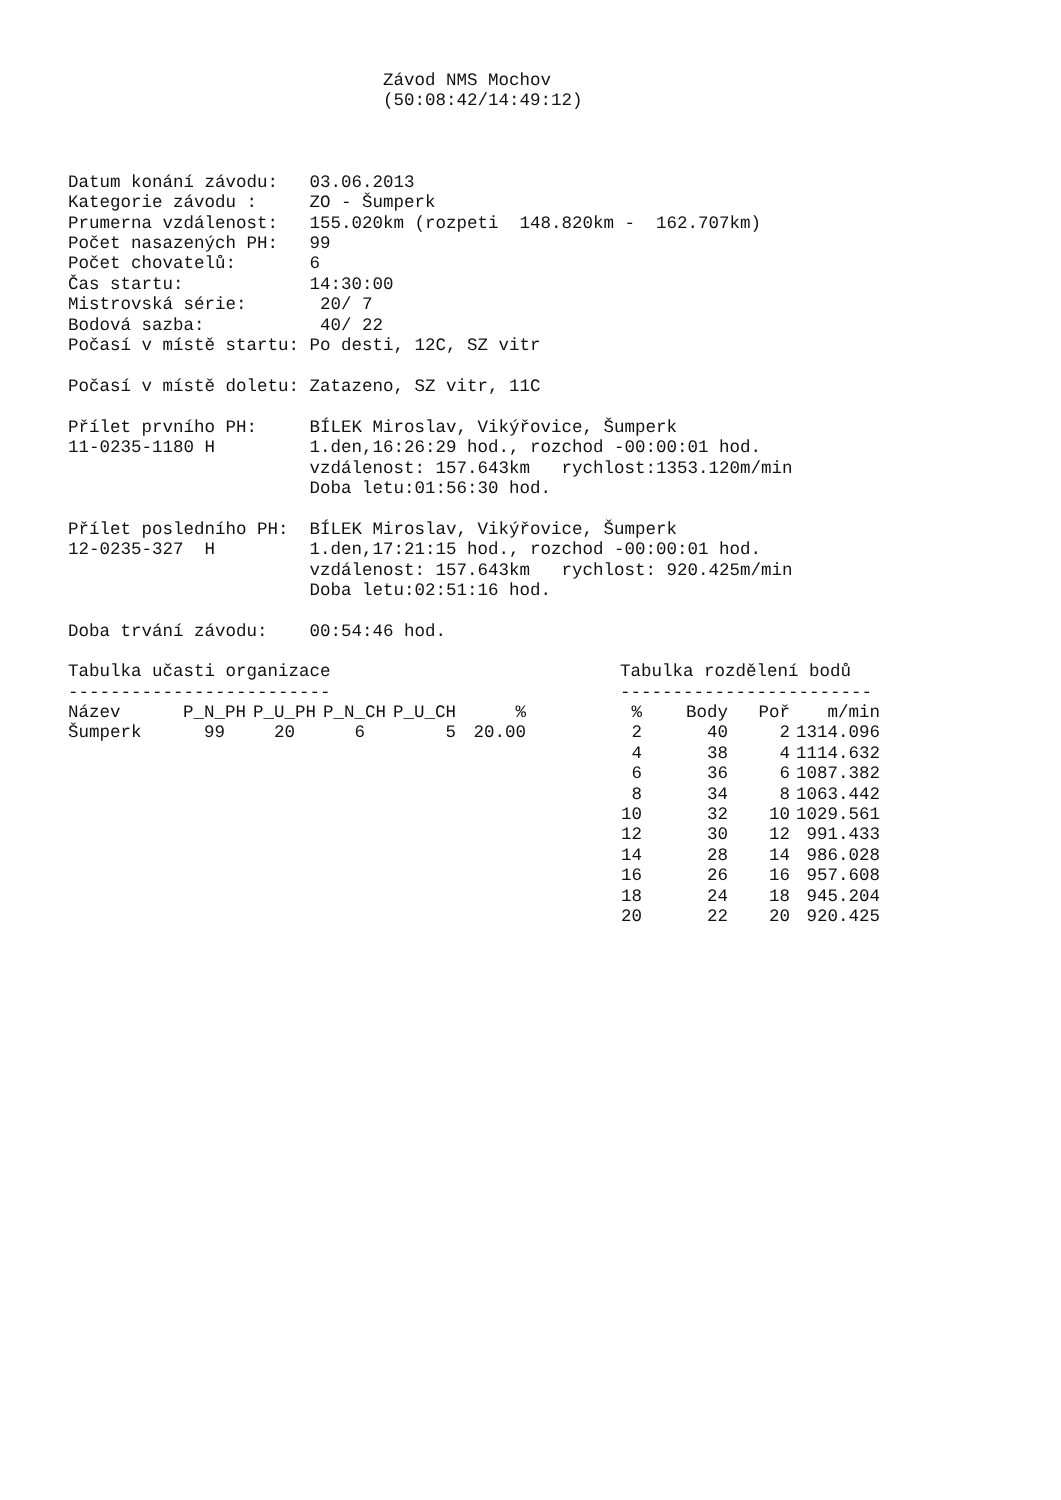Závod NMS Mochov
(50:08:42/14:49:12)
Datum konání závodu:   03.06.2013
Kategorie závodu :     ZO - Šumperk
Prumerna vzdálenost:   155.020km (rozpeti  148.820km -  162.707km)
Počet nasazených PH:   99
Počet chovatelů:       6
Čas startu:            14:30:00
Mistrovská série:       20/ 7
Bodová sazba:           40/ 22
Počasí v místě startu: Po desti, 12C, SZ vitr

Počasí v místě doletu: Zatazeno, SZ vitr, 11C

Přílet prvního PH:     BÍLEK Miroslav, Vikýřovice, Šumperk
11-0235-1180 H         1.den,16:26:29 hod., rozchod -00:00:01 hod.
                       vzdálenost: 157.643km   rychlost:1353.120m/min
                       Doba letu:01:56:30 hod.

Přílet posledního PH:  BÍLEK Miroslav, Vikýřovice, Šumperk
12-0235-327  H         1.den,17:21:15 hod., rozchod -00:00:01 hod.
                       vzdálenost: 157.643km   rychlost: 920.425m/min
                       Doba letu:02:51:16 hod.

Doba trvání závodu:    00:54:46 hod.
Tabulka učasti organizace
-------------------------
| Název | P_N_PH | P_U_PH | P_N_CH | P_U_CH | % |
| --- | --- | --- | --- | --- | --- |
| Šumperk | 99 | 20 | 6 | 5 | 20.00 |
Tabulka rozdělení bodů
------------------------
| % | Body | Poř | m/min |
| --- | --- | --- | --- |
| 2 | 40 | 2 | 1314.096 |
| 4 | 38 | 4 | 1114.632 |
| 6 | 36 | 6 | 1087.382 |
| 8 | 34 | 8 | 1063.442 |
| 10 | 32 | 10 | 1029.561 |
| 12 | 30 | 12 | 991.433 |
| 14 | 28 | 14 | 986.028 |
| 16 | 26 | 16 | 957.608 |
| 18 | 24 | 18 | 945.204 |
| 20 | 22 | 20 | 920.425 |